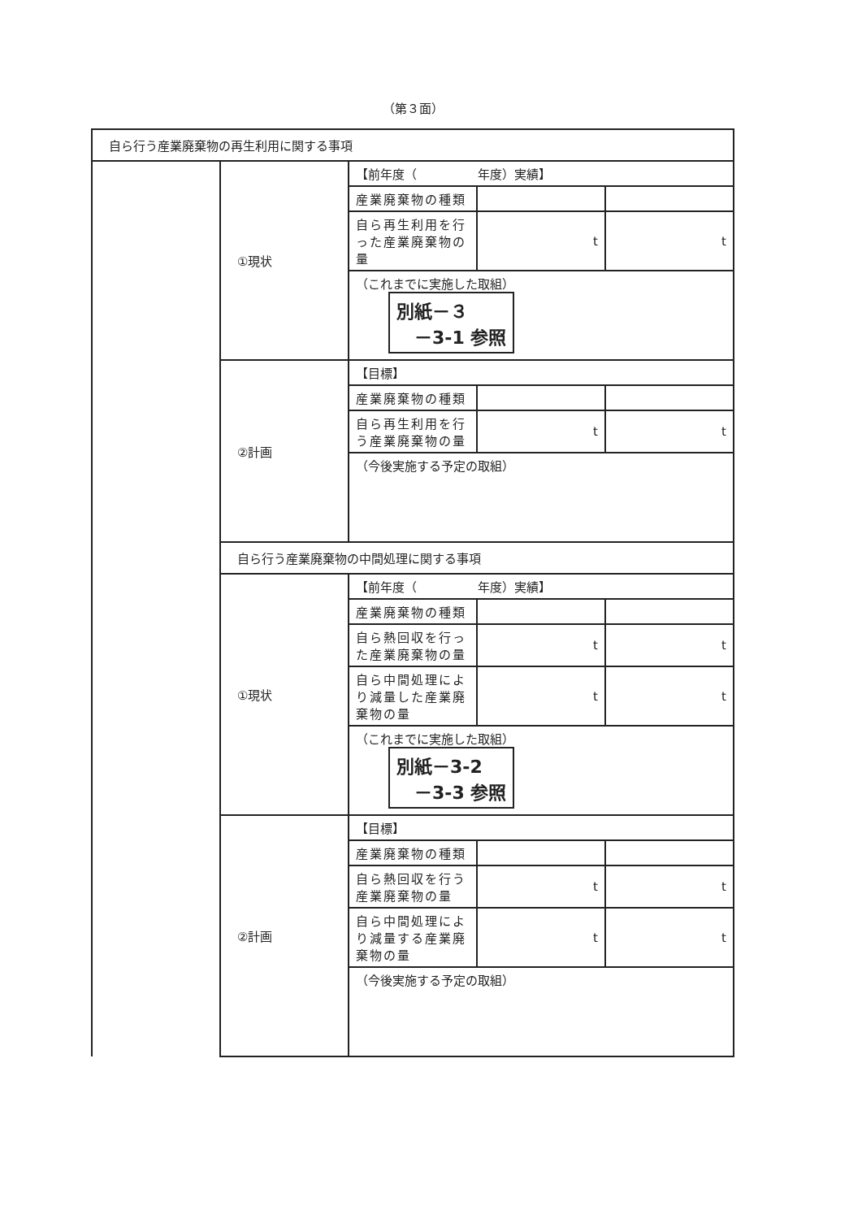（第３面）
| 自ら行う産業廃棄物の再生利用に関する事項 | | | | |
| | ①現状 | 【前年度（ 年度）実績】 | | |
| | | 産業廃棄物の種類 | | |
| | | 自ら再生利用を行った産業廃棄物の量 | t | t |
| | | （これまでに実施した取組） 別紙－３ －3-1 参照 | | |
| | ②計画 | 【目標】 | | |
| | | 産業廃棄物の種類 | | |
| | | 自ら再生利用を行う産業廃棄物の量 | t | t |
| | | （今後実施する予定の取組） | | |
| | 自ら行う産業廃棄物の中間処理に関する事項 | | | |
| | ①現状 | 【前年度（ 年度）実績】 | | |
| | | 産業廃棄物の種類 | | |
| | | 自ら熱回収を行った産業廃棄物の量 | t | t |
| | | 自ら中間処理により減量した産業廃棄物の量 | t | t |
| | | （これまでに実施した取組） 別紙－3-2 －3-3 参照 | | |
| | ②計画 | 【目標】 | | |
| | | 産業廃棄物の種類 | | |
| | | 自ら熱回収を行う産業廃棄物の量 | t | t |
| | | 自ら中間処理により減量する産業廃棄物の量 | t | t |
| | | （今後実施する予定の取組） | | |